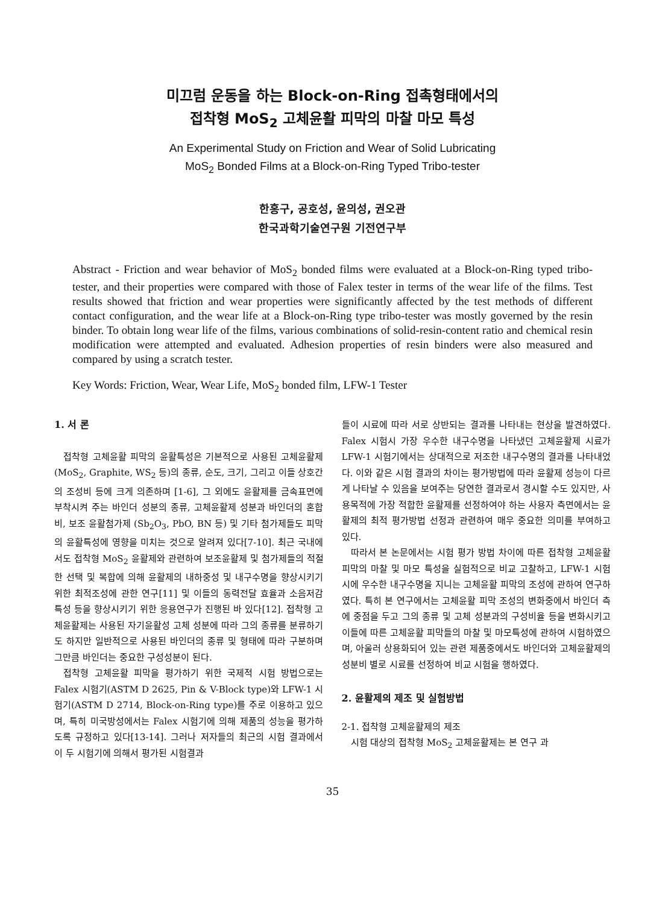미끄럼 운동을 하는 Block-on-Ring 접촉형태에서의
접착형 MoS<sub>2</sub> 고체윤활 피막의 마찰 마모 특성
An Experimental Study on Friction and Wear of Solid Lubricating
MoS<sub>2</sub> Bonded Films at a Block-on-Ring Typed Tribo-tester
한홍구, 공호성, 윤의성, 권오관
한국과학기술연구원 기전연구부
Abstract - Friction and wear behavior of MoS<sub>2</sub> bonded films were evaluated at a Block-on-Ring typed tribo-tester, and their properties were compared with those of Falex tester in terms of the wear life of the films. Test results showed that friction and wear properties were significantly affected by the test methods of different contact configuration, and the wear life at a Block-on-Ring type tribo-tester was mostly governed by the resin binder. To obtain long wear life of the films, various combinations of solid-resin-content ratio and chemical resin modification were attempted and evaluated. Adhesion properties of resin binders were also measured and compared by using a scratch tester.
Key Words: Friction, Wear, Wear Life, MoS<sub>2</sub> bonded film, LFW-1 Tester
1. 서 론
접착형 고체윤활 피막의 윤활특성은 기본적으로 사용된 고체윤활제(MoS<sub>2</sub>, Graphite, WS<sub>2</sub> 등)의 종류, 순도, 크기, 그리고 이들 상호간의 조성비 등에 크게 의존하며 [1-6], 그 외에도 윤활제를 금속표면에 부착시켜 주는 바인더 성분의 종류, 고체윤활제 성분과 바인더의 혼합비, 보조 윤활첨가제 (Sb<sub>2</sub>O<sub>3</sub>, PbO, BN 등) 및 기타 첨가제들도 피막의 윤활특성에 영향을 미치는 것으로 알려져 있다[7-10]. 최근 국내에서도 접착형 MoS<sub>2</sub> 윤활제와 관련하여 보조윤활제 및 첨가제들의 적절한 선택 및 복합에 의해 윤활제의 내하중성 및 내구수명을 향상시키기 위한 최적조성에 관한 연구[11] 및 이들의 동력전달 효율과 소음저감특성 등을 향상시키기 위한 응용연구가 진행된 바 있다[12]. 접착형 고체윤활제는 사용된 자기윤활성 고체 성분에 따라 그의 종류를 분류하기도 하지만 일반적으로 사용된 바인더의 종류 및 형태에 따라 구분하며 그만큼 바인더는 중요한 구성성분이 된다.
접착형 고체윤활 피막을 평가하기 위한 국제적 시험 방법으로는 Falex 시험기(ASTM D 2625, Pin & V-Block type)와 LFW-1 시험기(ASTM D 2714, Block-on-Ring type)를 주로 이용하고 있으며, 특히 미국방성에서는 Falex 시험기에 의해 제품의 성능을 평가하도록 규정하고 있다[13-14]. 그러나 저자들의 최근의 시험 결과에서 이 두 시험기에 의해서 평가된 시험결과
들이 시료에 따라 서로 상반되는 결과를 나타내는 현상을 발견하였다. Falex 시험시 가장 우수한 내구수명을 나타냈던 고체윤활제 시료가 LFW-1 시험기에서는 상대적으로 저조한 내구수명의 결과를 나타내었다. 이와 같은 시험 결과의 차이는 평가방법에 따라 윤활제 성능이 다르게 나타날 수 있음을 보여주는 당연한 결과로서 경시할 수도 있지만, 사용목적에 가장 적합한 윤활제를 선정하여야 하는 사용자 측면에서는 윤활제의 최적 평가방법 선정과 관련하여 매우 중요한 의미를 부여하고 있다.
따라서 본 논문에서는 시험 평가 방법 차이에 따른 접착형 고체윤활 피막의 마찰 및 마모 특성을 실험적으로 비교 고찰하고, LFW-1 시험시에 우수한 내구수명을 지니는 고체윤활 피막의 조성에 관하여 연구하였다. 특히 본 연구에서는 고체윤활 피막 조성의 변화중에서 바인더 측에 중점을 두고 그의 종류 및 고체 성분과의 구성비율 등을 변화시키고 이들에 따른 고체윤활 피막들의 마찰 및 마모특성에 관하여 시험하였으며, 아울러 상용화되어 있는 관련 제품중에서도 바인더와 고체윤활제의 성분비 별로 시료를 선정하여 비교 시험을 행하였다.
2. 윤활제의 제조 및 실험방법
2-1. 접착형 고체윤활제의 제조
시험 대상의 접착형 MoS<sub>2</sub> 고체윤활제는 본 연구 과
35